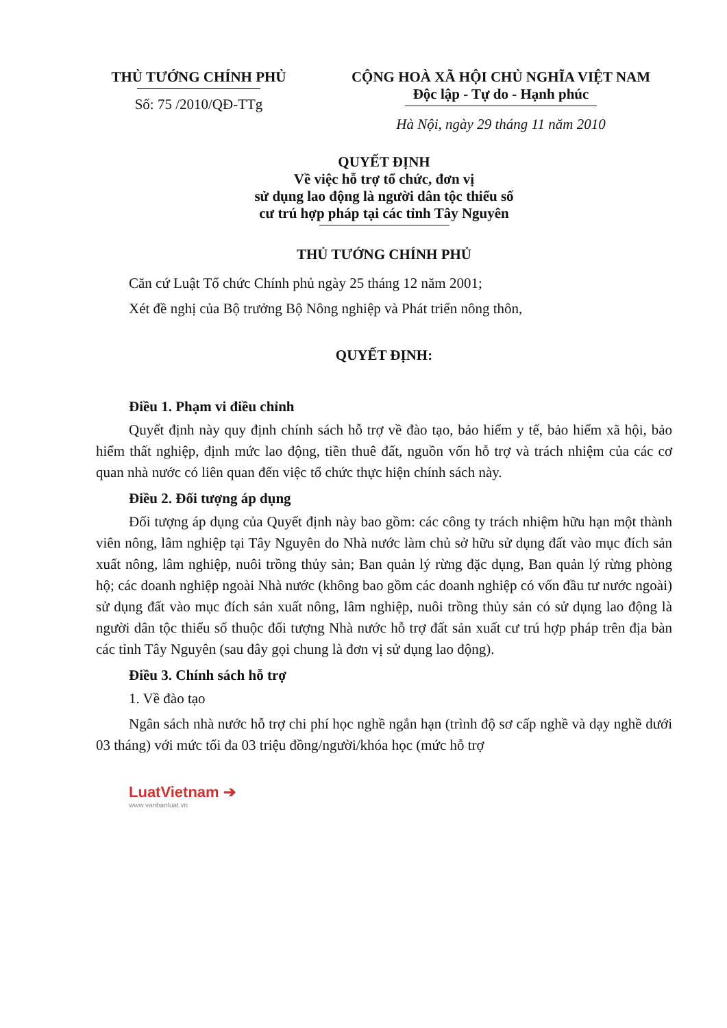THỦ TƯỚNG CHÍNH PHỦ
Số: 75 /2010/QĐ-TTg
CỘNG HOÀ XÃ HỘI CHỦ NGHĨA VIỆT NAM
Độc lập - Tự do - Hạnh phúc
Hà Nội, ngày 29 tháng 11 năm 2010
QUYẾT ĐỊNH
Về việc hỗ trợ tổ chức, đơn vị
sử dụng lao động là người dân tộc thiểu số
cư trú hợp pháp tại các tỉnh Tây Nguyên
THỦ TƯỚNG CHÍNH PHỦ
Căn cứ Luật Tổ chức Chính phủ ngày 25 tháng 12 năm 2001;
Xét đề nghị của Bộ trưởng Bộ Nông nghiệp và Phát triển nông thôn,
QUYẾT ĐỊNH:
Điều 1. Phạm vi điều chỉnh
Quyết định này quy định chính sách hỗ trợ về đào tạo, bảo hiểm y tế, bảo hiểm xã hội, bảo hiểm thất nghiệp, định mức lao động, tiền thuê đất, nguồn vốn hỗ trợ và trách nhiệm của các cơ quan nhà nước có liên quan đến việc tổ chức thực hiện chính sách này.
Điều 2. Đối tượng áp dụng
Đối tượng áp dụng của Quyết định này bao gồm: các công ty trách nhiệm hữu hạn một thành viên nông, lâm nghiệp tại Tây Nguyên do Nhà nước làm chủ sở hữu sử dụng đất vào mục đích sản xuất nông, lâm nghiệp, nuôi trồng thủy sản; Ban quản lý rừng đặc dụng, Ban quản lý rừng phòng hộ; các doanh nghiệp ngoài Nhà nước (không bao gồm các doanh nghiệp có vốn đầu tư nước ngoài) sử dụng đất vào mục đích sản xuất nông, lâm nghiệp, nuôi trồng thủy sản có sử dụng lao động là người dân tộc thiểu số thuộc đối tượng Nhà nước hỗ trợ đất sản xuất cư trú hợp pháp trên địa bàn các tỉnh Tây Nguyên (sau đây gọi chung là đơn vị sử dụng lao động).
Điều 3. Chính sách hỗ trợ
1. Về đào tạo
Ngân sách nhà nước hỗ trợ chi phí học nghề ngắn hạn (trình độ sơ cấp nghề và dạy nghề dưới 03 tháng) với mức tối đa 03 triệu đồng/người/khóa học (mức hỗ trợ
LuatVietnam ➔
www.vanbanluat.vn